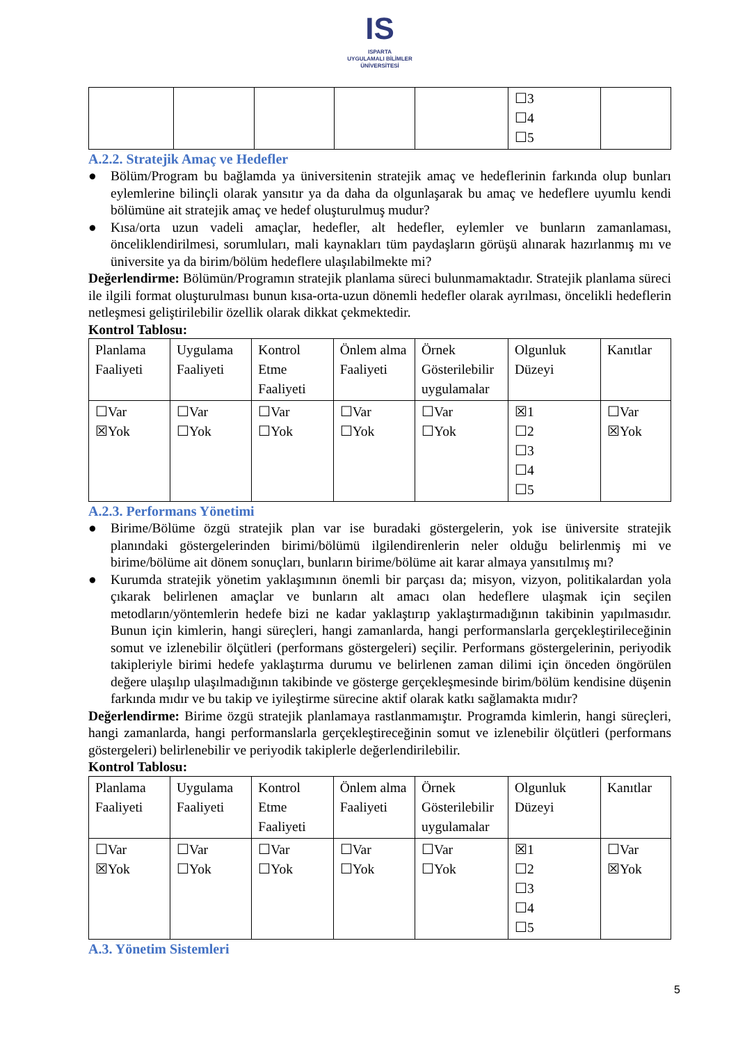IS
ISPARTA
UYGULAMALI BİLİMLER
ÜNİVERSİTESİ
| | | | | | ☐3 ☐4 ☐5 | |
A.2.2. Stratejik Amaç ve Hedefler
● Bölüm/Program bu bağlamda ya üniversitenin stratejik amaç ve hedeflerinin farkında olup bunları eylemlerine bilinçli olarak yansıtır ya da daha da olgunlaşarak bu amaç ve hedeflere uyumlu kendi bölümüne ait stratejik amaç ve hedef oluşturulmuş mudur?
● Kısa/orta uzun vadeli amaçlar, hedefler, alt hedefler, eylemler ve bunların zamanlaması, önceliklendirilmesi, sorumluları, mali kaynakları tüm paydaşların görüşü alınarak hazırlanmış mı ve üniversite ya da birim/bölüm hedeflere ulaşılabilmekte mi?
Değerlendirme: Bölümün/Programın stratejik planlama süreci bulunmamaktadır. Stratejik planlama süreci ile ilgili format oluşturulması bunun kısa-orta-uzun dönemli hedefler olarak ayrılması, öncelikli hedeflerin netleşmesi geliştirilebilir özellik olarak dikkat çekmektedir.
Kontrol Tablosu:
| Planlama Faaliyeti | Uygulama Faaliyeti | Kontrol Etme Faaliyeti | Önlem alma Faaliyeti | Örnek Gösterilebilir uygulamalar | Olgunluk Düzeyi | Kanıtlar |
| --- | --- | --- | --- | --- | --- | --- |
| ☐Var ☒Yok | ☐Var ☐Yok | ☐Var ☐Yok | ☐Var ☐Yok | ☐Var ☐Yok | ☒1 ☐2 ☐3 ☐4 ☐5 | ☐Var ☒Yok |
A.2.3. Performans Yönetimi
● Birime/Bölüme özgü stratejik plan var ise buradaki göstergelerin, yok ise üniversite stratejik planındaki göstergelerinden birimi/bölümü ilgilendirenlerin neler olduğu belirlenmiş mi ve birime/bölüme ait dönem sonuçları, bunların birime/bölüme ait karar almaya yansıtılmış mı?
● Kurumda stratejik yönetim yaklaşımının önemli bir parçası da; misyon, vizyon, politikalardan yola çıkarak belirlenen amaçlar ve bunların alt amacı olan hedeflere ulaşmak için seçilen metodların/yöntemlerin hedefe bizi ne kadar yaklaştırıp yaklaştırmadığının takibinin yapılmasıdır. Bunun için kimlerin, hangi süreçleri, hangi zamanlarda, hangi performanslarla gerçekleştirileceğinin somut ve izlenebilir ölçütleri (performans göstergeleri) seçilir. Performans göstergelerinin, periyodik takipleriyle birimi hedefe yaklaştırma durumu ve belirlenen zaman dilimi için önceden öngörülen değere ulaşılıp ulaşılmadığının takibinde ve gösterge gerçekleşmesinde birim/bölüm kendisine düşenin farkında mıdır ve bu takip ve iyileştirme sürecine aktif olarak katkı sağlamakta mıdır?
Değerlendirme: Birime özgü stratejik planlamaya rastlanmamıştır. Programda kimlerin, hangi süreçleri, hangi zamanlarda, hangi performanslarla gerçekleştireceğinin somut ve izlenebilir ölçütleri (performans göstergeleri) belirlenebilir ve periyodik takiplerle değerlendirilebilir.
Kontrol Tablosu:
| Planlama Faaliyeti | Uygulama Faaliyeti | Kontrol Etme Faaliyeti | Önlem alma Faaliyeti | Örnek Gösterilebilir uygulamalar | Olgunluk Düzeyi | Kanıtlar |
| --- | --- | --- | --- | --- | --- | --- |
| ☐Var ☒Yok | ☐Var ☐Yok | ☐Var ☐Yok | ☐Var ☐Yok | ☐Var ☐Yok | ☒1 ☐2 ☐3 ☐4 ☐5 | ☐Var ☒Yok |
A.3. Yönetim Sistemleri
5